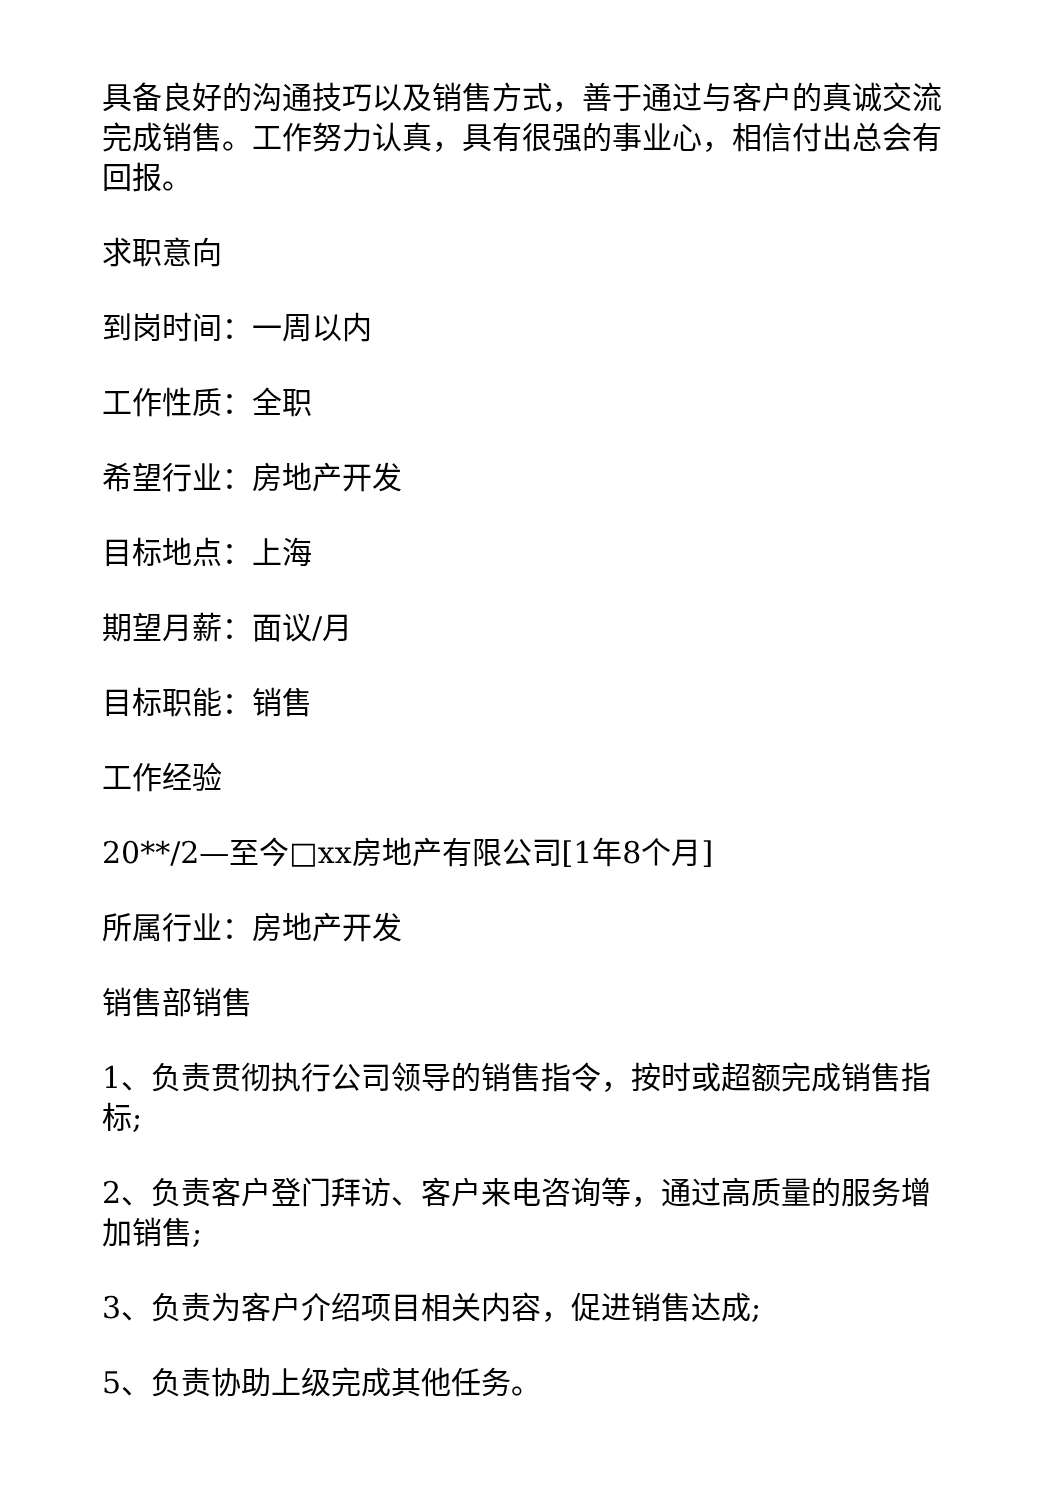具备良好的沟通技巧以及销售方式，善于通过与客户的真诚交流完成销售。工作努力认真，具有很强的事业心，相信付出总会有回报。
求职意向
到岗时间：一周以内
工作性质：全职
希望行业：房地产开发
目标地点：上海
期望月薪：面议/月
目标职能：销售
工作经验
20**/2—至今□xx房地产有限公司[1年8个月]
所属行业：房地产开发
销售部销售
1、负责贯彻执行公司领导的销售指令，按时或超额完成销售指标;
2、负责客户登门拜访、客户来电咨询等，通过高质量的服务增加销售;
3、负责为客户介绍项目相关内容，促进销售达成;
5、负责协助上级完成其他任务。